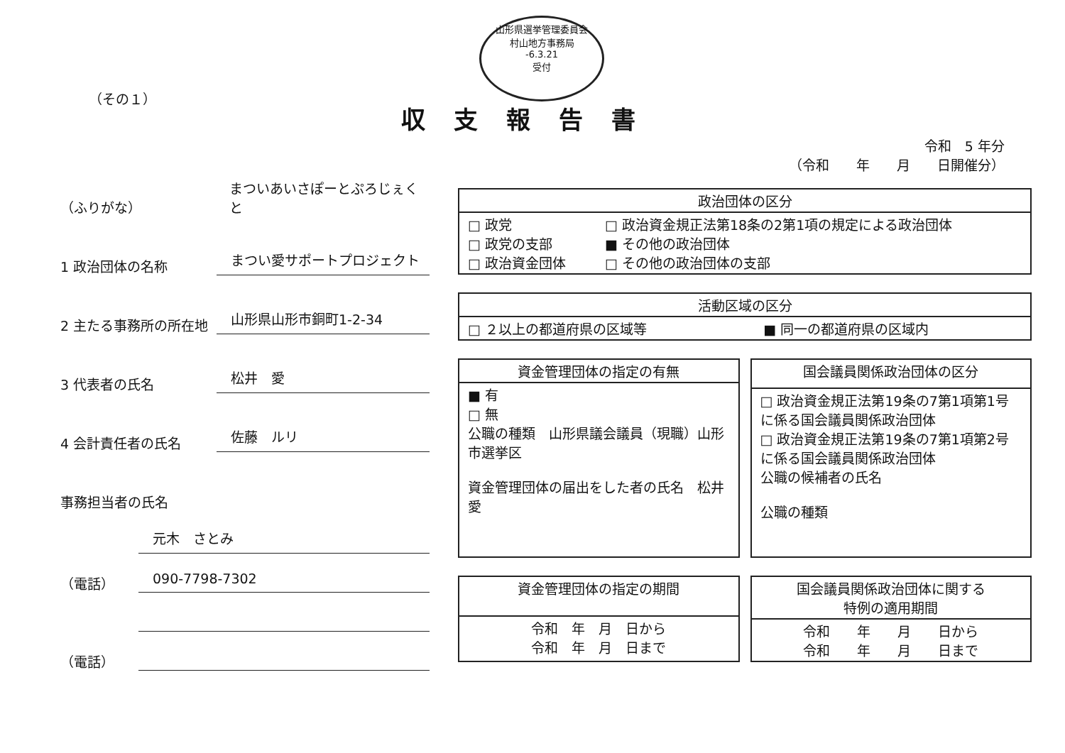山形県選挙管理委員会
村山地方事務局
-6.3.21
受付
（その１）
収支報告書
令和　5 年分
（令和　　年　　月　　日開催分）
（ふりがな） まついあいさぽーとぷろじぇくと
1 政治団体の名称 まつい愛サポートプロジェクト
2 主たる事務所の所在地 山形県山形市銅町1-2-34
3 代表者の氏名 松井　愛
4 会計責任者の氏名 佐藤　ルリ
事務担当者の氏名
元木　さとみ
（電話） 090-7798-7302
（電話）
| 政治団体の区分 | |
| --- | --- |
| □ 政党 □ 政党の支部 □ 政治資金団体 | □ 政治資金規正法第18条の2第1項の規定による政治団体 ■ その他の政治団体 □ その他の政治団体の支部 |
| 活動区域の区分 | |
| --- | --- |
| □ ２以上の都道府県の区域等 | ■ 同一の都道府県の区域内 |
| 資金管理団体の指定の有無 |
| --- |
| ■ 有 □ 無 公職の種類 山形県議会議員（現職）山形市選挙区 資金管理団体の届出をした者の氏名 松井 愛 |
| 国会議員関係政治団体の区分 |
| --- |
| □ 政治資金規正法第19条の7第1項第1号に係る国会議員関係政治団体 □ 政治資金規正法第19条の7第1項第2号に係る国会議員関係政治団体 公職の候補者の氏名 公職の種類 |
| 資金管理団体の指定の期間 |
| --- |
| 令和 年 月 日から 令和 年 月 日まで |
| 国会議員関係政治団体に関する 特例の適用期間 |
| --- |
| 令和 年 月 日から 令和 年 月 日まで |